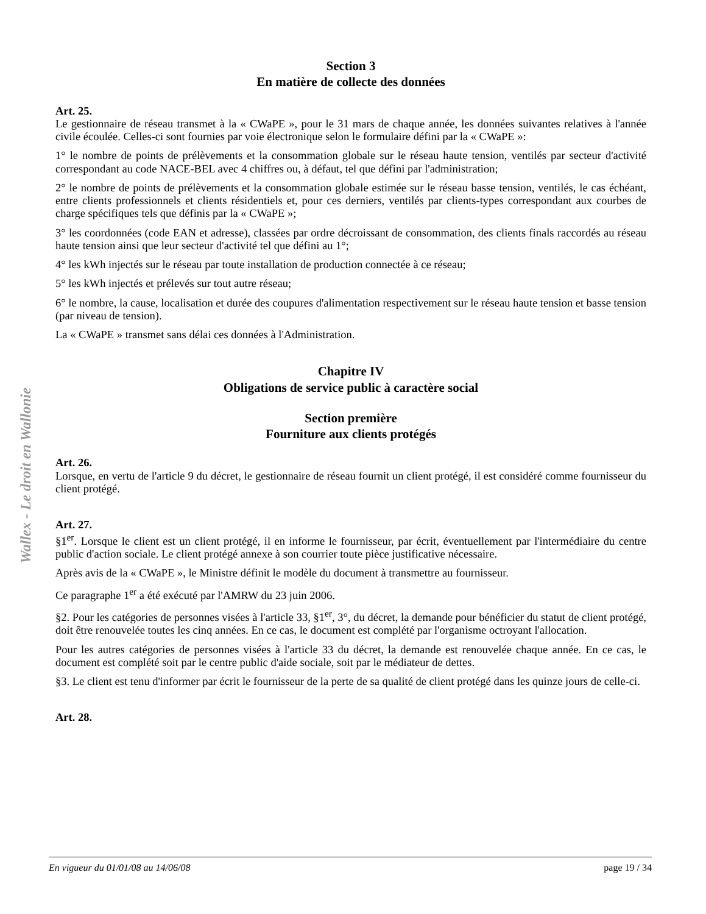Wallex - Le droit en Wallonie
Section 3
En matière de collecte des données
Art. 25.
Le gestionnaire de réseau transmet à la « CWaPE », pour le 31 mars de chaque année, les données suivantes relatives à l'année civile écoulée. Celles-ci sont fournies par voie électronique selon le formulaire défini par la « CWaPE »:
1° le nombre de points de prélèvements et la consommation globale sur le réseau haute tension, ventilés par secteur d'activité correspondant au code NACE-BEL avec 4 chiffres ou, à défaut, tel que défini par l'administration;
2° le nombre de points de prélèvements et la consommation globale estimée sur le réseau basse tension, ventilés, le cas échéant, entre clients professionnels et clients résidentiels et, pour ces derniers, ventilés par clients-types correspondant aux courbes de charge spécifiques tels que définis par la « CWaPE »;
3° les coordonnées (code EAN et adresse), classées par ordre décroissant de consommation, des clients finals raccordés au réseau haute tension ainsi que leur secteur d'activité tel que défini au 1°;
4° les kWh injectés sur le réseau par toute installation de production connectée à ce réseau;
5° les kWh injectés et prélevés sur tout autre réseau;
6° le nombre, la cause, localisation et durée des coupures d'alimentation respectivement sur le réseau haute tension et basse tension (par niveau de tension).
La « CWaPE » transmet sans délai ces données à l'Administration.
Chapitre IV
Obligations de service public à caractère social
Section première
Fourniture aux clients protégés
Art. 26.
Lorsque, en vertu de l'article 9 du décret, le gestionnaire de réseau fournit un client protégé, il est considéré comme fournisseur du client protégé.
Art. 27.
§1<sup>er</sup>. Lorsque le client est un client protégé, il en informe le fournisseur, par écrit, éventuellement par l'intermédiaire du centre public d'action sociale. Le client protégé annexe à son courrier toute pièce justificative nécessaire.
Après avis de la « CWaPE », le Ministre définit le modèle du document à transmettre au fournisseur.
Ce paragraphe 1<sup>er</sup> a été exécuté par l'AMRW du 23 juin 2006.
§2. Pour les catégories de personnes visées à l'article 33, §1<sup>er</sup>, 3°, du décret, la demande pour bénéficier du statut de client protégé, doit être renouvelée toutes les cinq années. En ce cas, le document est complété par l'organisme octroyant l'allocation.
Pour les autres catégories de personnes visées à l'article 33 du décret, la demande est renouvelée chaque année. En ce cas, le document est complété soit par le centre public d'aide sociale, soit par le médiateur de dettes.
§3. Le client est tenu d'informer par écrit le fournisseur de la perte de sa qualité de client protégé dans les quinze jours de celle-ci.
Art. 28.
En vigueur du 01/01/08 au 14/06/08 page 19 / 34